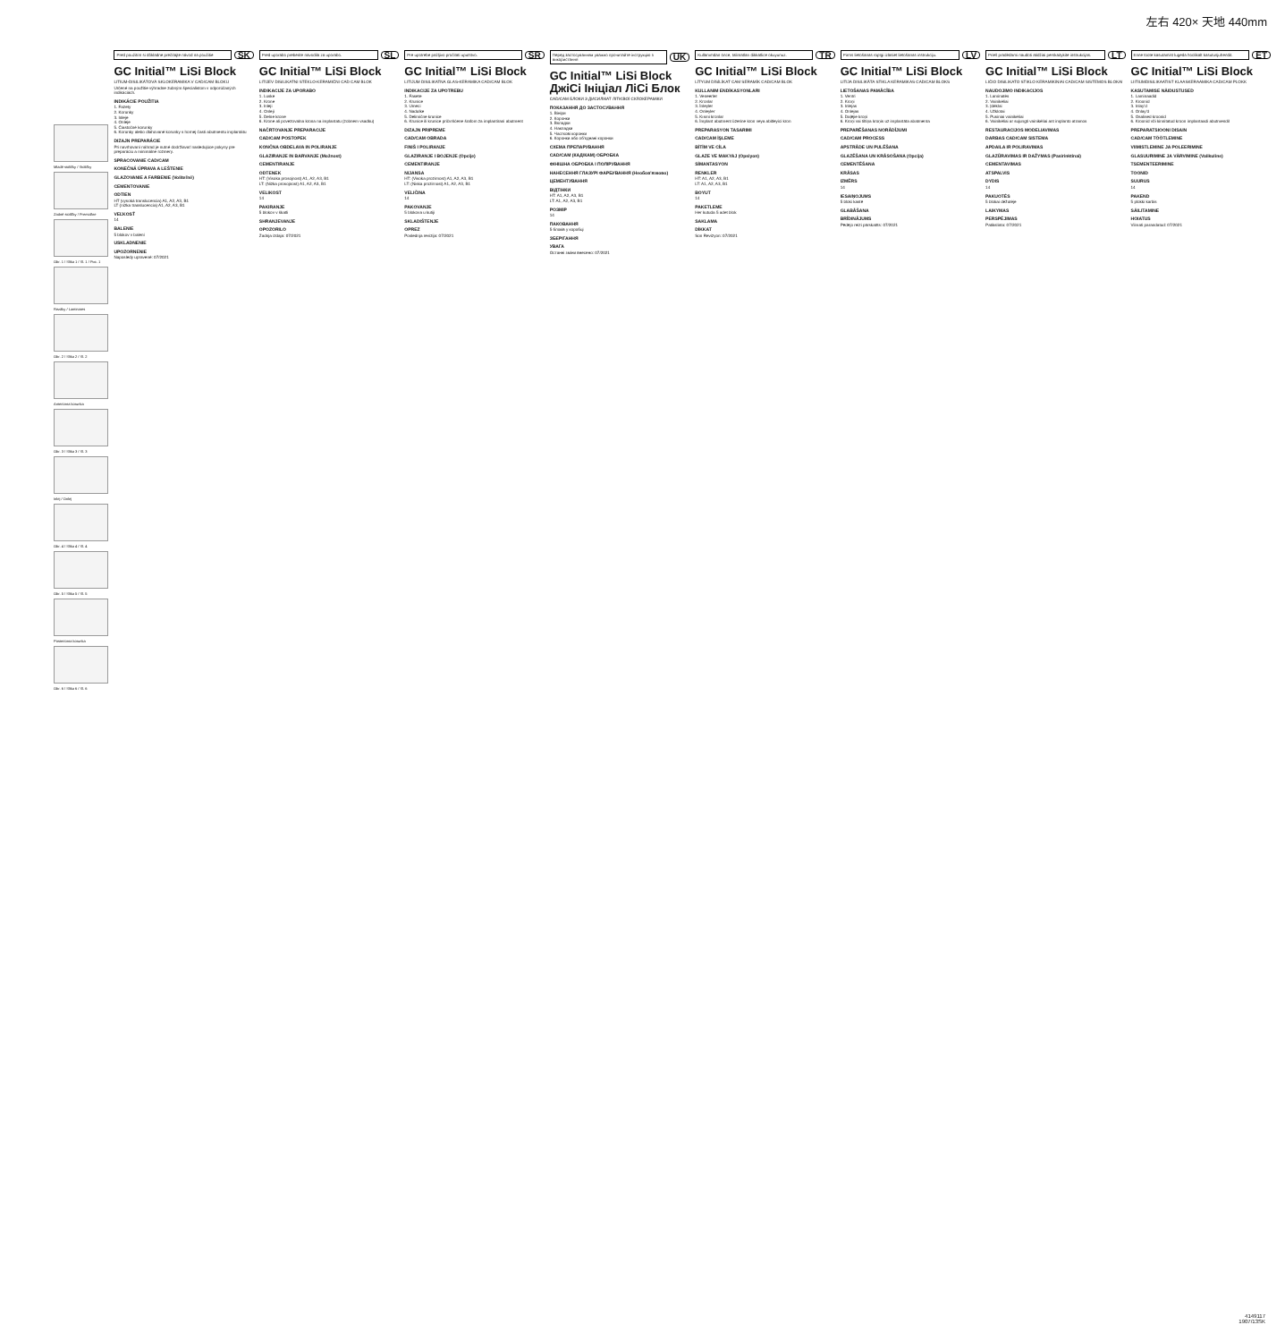左右 420× 天地 440mm
Mladé stoličky / Stoličky
Zadné stoličky / Premoláre
Obr. 1 / Slika 1 / Sl. 1 / Рис. 1
Rezáky / Laminates
Obr. 2 / Slika 2 / Sl. 2
Anteriorna korunka
Obr. 3 / Slika 3 / Sl. 3
Inlej / Onlej
Obr. 4 / Slika 4 / Sl. 4
Obr. 5 / Slika 5 / Sl. 5
Posteriorna korunka
Obr. 6 / Slika 6 / Sl. 6
Pred použitím si dôkladne prečítajte návod na použitie
SK
GC Initial™ LiSi Block
LITIUM-DISILIKÁTOVÁ SKLOKERAMIKA V CAD/CAM BLOKU
Určené na použitie výhradne zubným špecialistom v odporúčaných indikáciách.
INDIKÁCIE POUŽITIA
1. Fazety
2. Korunky
3. Inleje
4. Onleje
5. Čiastočné korunky
6. Korunky alebo dlahované korunky s hornej časti abutmentu implantátu
DIZAJN PREPARÁCIE
Pri navrhovaní náhrad je nutné dodržiavať nasledujúce pokyny pre preparáciu a minimálne rozmery.
SPRACOVANIE CAD/CAM
KONEČNÁ ÚPRAVA A LEŠTENIE
GLAZOVANIE A FARBENIE (Voliteľné)
CEMENTOVANIE
ODTIEN
HT (vysoká translucencia) A1, A2, A3, B1
LT (nízka translucencia) A1, A2, A3, B1
VEĽKOSŤ
14
BALENIE
5 blokov v balení
USKLADNENIE
UPOZORNENIE
Naposledy upravené: 07/2021
Pred uporabo preberite navodila za uporabo.
SL
GC Initial™ LiSi Block
LITIJEV DISILIKATNI STEKLO-KERAMIČNI CAD CAM BLOK
INDIKACIJE ZA UPORABO
1. Luske
2. Krone
3. Inleji
4. Onleji
5. Delne krone
6. Krone ali povezovalna krona na implantatu (zobnem vsadku)
NAČRTOVANJE PREPARACIJE
CAD/CAM POSTOPEK
KONČNA OBDELAVA IN POLIRANJE
GLAZIRANJE IN BARVANJE (Možnost)
CEMENTIRANJE
ODTENEK
HT: (Visoka prosojnost) A1, A2, A3, B1
LT: (Nizka prosojnost) A1, A2, A3, B1
VELIKOST
14
PAKIRANJE
5 blokov v škatli
SHRANJEVANJE
OPOZORILO
Zadnja izdaja: 07/2021
Pre upotrebe pažljivo pročitati uputstvo.
SR
GC Initial™ LiSi Block
LITIJUM DISILIKATNA GLAS-KERAMIKA CAD/CAM BLOK
INDIKACIJE ZA UPOTREBU
1. Fasete
2. Krunice
3. Umeci
4. Nadulke
5. Delimične krunice
6. Krunice ili krunice pričvršćene šrafom za implantirani abutment
DIZAJN PRIPREME
CAD/CAM OBRADA
FINIŠ I POLIRANJE
GLAZIRANJE I BOJENJE (Opcije)
CEMENTIRANJE
NIJANSA
HT: (Visoka prozirnost) A1, A2, A3, B1
LT: (Niska prozirnost) A1, A2, A3, B1
VELIČINA
14
PAKOVANJE
5 blokova u kutiji
SKLADIŠTENJE
OPREZ
Poslednja revizija: 07/2021
Перед застосуванням уважно прочитайте інструкцію з використання
UK
GC Initial™ LiSi Block ДжіСі Ініціал ЛіСі Блок
CAD/CAM БЛОКИ З ДИСИЛІКАТ ЛІТІЄВОЇ СКЛОКЕРАМІКИ
ПОКАЗАННЯ ДО ЗАСТОСУВАННЯ
1. Вініри
2. Коронки
3. Вкладки
4. Накладки
5. Часткові коронки
6. Коронки або об'єднані коронки
СХЕМА ПРЕПАРУВАННЯ
CAD/CAM (КАД/КАМ) ОБРОБКА
ФІНІШНА ОБРОБКА І ПОЛІРУВАННЯ
НАНЕСЕННЯ ГЛАЗУРІ ФАРБУВАННЯ (Необов'язково)
ЦЕМЕНТУВАННЯ
ВІДТІНКИ
HT: A1, A2, A3, B1
LT: A1, A2, A3, B1
РОЗМІР
14
ПАКОВАННЯ
5 блоків у коробці
ЗБЕРІГАННЯ
УВАГА
Останні зміни внесено: 07/2021
Kullanımdan önce, talimatları dikkatlice okuyunuz.
TR
GC Initial™ LiSi Block
LİTYUM DİSİLİKAT CAM SERAMİK CAD/CAM BLOK
KULLANIM ENDİKASYONLARI
1. Veneerler
2. Kronlar
3. İnleyler
4. Onleyler
5. Kısmi kronlar
6. İmplant abutment üzerine kron veya abitleyici kron
PREPARASYON TASARIMI
CAD/CAM İŞLEME
BİTİM VE CİLA
GLAZE VE MAKYAJ (Opsiyon)
SİMANTASYON
RENKLER
HT: A1, A2, A3, B1
LT: A1, A2, A3, B1
BOYUT
14
PAKETLEME
Her kutuda 5 adet blok
SAKLAMA
DİKKAT
Son Revizyon: 07/2021
Pirms lietošanas rūpīgi izlasiet lietošanas instrukciju.
LV
GC Initial™ LiSi Block
LITIJA DISILIKĀTA STIKLA KERAMIKAS CAD/CAM BLOKS
LIETOŠANAS PAMĀCĪBA
1. Venīri
2. Kroņi
3. Inlejas
4. Onlejas
5. Daļējie kroņi
6. Kroņi vai tiltiņa kroņis uz implantāta abatmenta
PREPARĒŠANAS NORĀDĪJUMI
CAD/CAM PROCESS
APSTRĀDE UN PULĒŠANA
GLAZĒŠANA UN KRĀSOŠANA (Opcija)
CEMENTĒŠANA
KRĀSAS
IZMĒRS
14
IESAIŅOJUMS
5 bloki kastē
GLABĀŠANA
BRĪDINĀJUMS
Pēdējo reizi pārskatīts: 07/2021
Prieš pradėdami naudoti atidžiai perskaitykite instrukcijas.
LT
GC Initial™ LiSi Block
LIČIO DISILIKATO STIKLO KERAMIKINIAI CAD/CAM SISTEMOS BLOKAI
NAUDOJIMO INDIKACIJOS
1. Laminatės
2. Vainikėliai
3. Įdėklai
4. Užklotai
5. Pusiniai vainikėliai
6. Vainikėliai ar sujungti vainikėliai ant implanto atramos
RESTAURACIJOS MODELIAVIMAS
DARBAS CAD/CAM SISTEMA
APDAILA IR POLIRAVIMAS
GLAZŪRAVIMAS IR DAŽYMAS (Pasirinktinai)
CEMENTAVIMAS
ATSPALVIS
DYDIS
14
PAKUOTĖS
5 blokai dėžutėje
LAIKYMAS
PERSPĖJIMAS
Patikslinta: 07/2021
Enne toote kasutamist lugeda hoolikalt kasutusjuhendit.
ET
GC Initial™ LiSi Block
LIITIUMDISILIKAATIST KLAASKERAAMIKA CAD/CAM PLOKK
KASUTAMISE NÄIDUSTUSED
1. Laminaadid
2. Kroonid
3. Inlay'd
4. Onlay'd
5. Osalised kroonid
6. Kroonid või kinnitatud kroon implantaadi abutmendil
PREPARATSIOONI DISAIN
CAD/CAM TÖÖTLEMINE
VIIMISTLEMINE JA POLEERIMINE
GLASUURIMINE JA VÄRVIMINE (Valikuline)
TSEMENTEERIMINE
TOONID
SUURUS
14
PAKEND
5 plokki karbis
SÄILITAMINE
HOIATUS
Viimati parandatud: 07/2021
4149117
1907/13SK